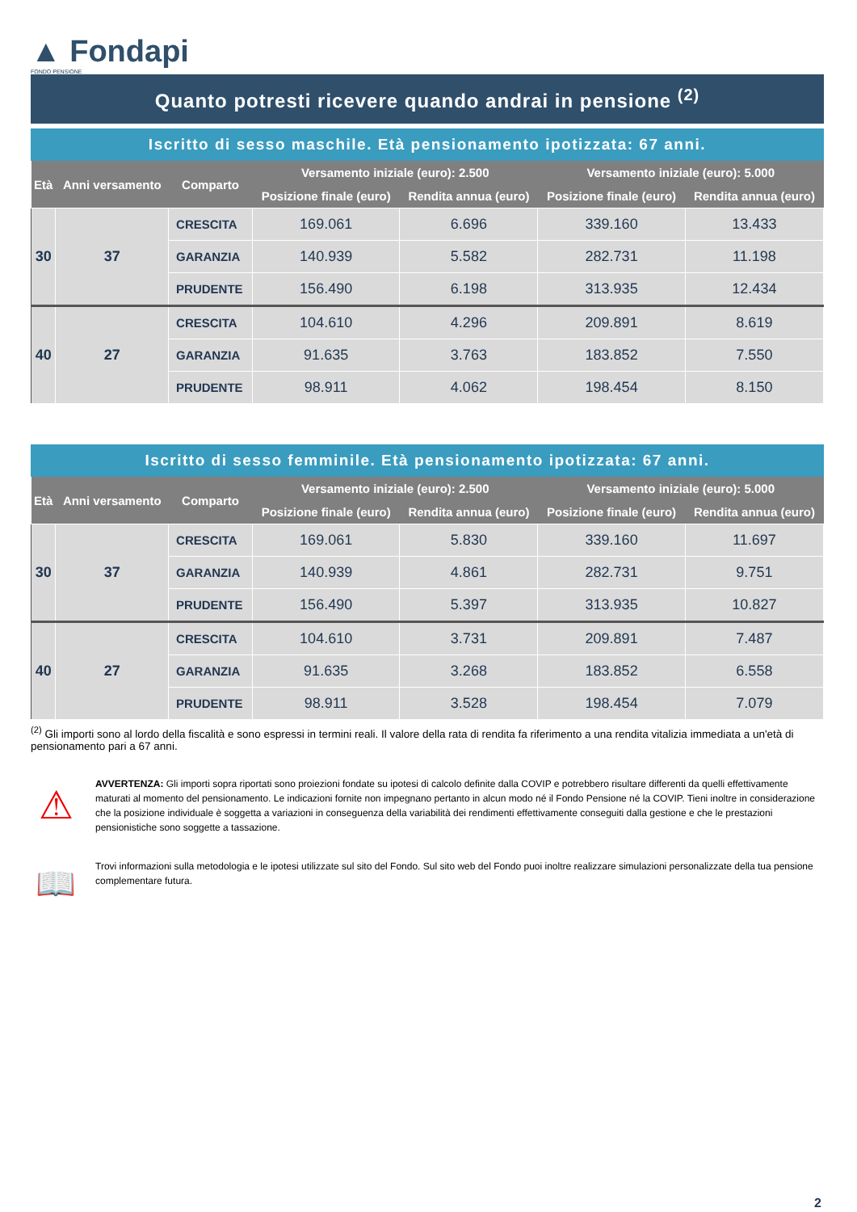▲ Fondapi
FONDO PENSIONE
Quanto potresti ricevere quando andrai in pensione <sup>(2)</sup>
Iscritto di sesso maschile. Età pensionamento ipotizzata: 67 anni.
| Età | Anni versamento | Comparto | Versamento iniziale (euro): 2.500 | | Versamento iniziale (euro): 5.000 | |
| --- | --- | --- | --- | --- | --- | --- |
| | | | Posizione finale (euro) | Rendita annua (euro) | Posizione finale (euro) | Rendita annua (euro) |
| 30 | 37 | CRESCITA | 169.061 | 6.696 | 339.160 | 13.433 |
| | | GARANZIA | 140.939 | 5.582 | 282.731 | 11.198 |
| | | PRUDENTE | 156.490 | 6.198 | 313.935 | 12.434 |
| 40 | 27 | CRESCITA | 104.610 | 4.296 | 209.891 | 8.619 |
| | | GARANZIA | 91.635 | 3.763 | 183.852 | 7.550 |
| | | PRUDENTE | 98.911 | 4.062 | 198.454 | 8.150 |
Iscritto di sesso femminile. Età pensionamento ipotizzata: 67 anni.
| Età | Anni versamento | Comparto | Versamento iniziale (euro): 2.500 | | Versamento iniziale (euro): 5.000 | |
| --- | --- | --- | --- | --- | --- | --- |
| | | | Posizione finale (euro) | Rendita annua (euro) | Posizione finale (euro) | Rendita annua (euro) |
| 30 | 37 | CRESCITA | 169.061 | 5.830 | 339.160 | 11.697 |
| | | GARANZIA | 140.939 | 4.861 | 282.731 | 9.751 |
| | | PRUDENTE | 156.490 | 5.397 | 313.935 | 10.827 |
| 40 | 27 | CRESCITA | 104.610 | 3.731 | 209.891 | 7.487 |
| | | GARANZIA | 91.635 | 3.268 | 183.852 | 6.558 |
| | | PRUDENTE | 98.911 | 3.528 | 198.454 | 7.079 |
<sup>(2)</sup> Gli importi sono al lordo della fiscalità e sono espressi in termini reali. Il valore della rata di rendita fa riferimento a una rendita vitalizia immediata a un'età di pensionamento pari a 67 anni.
⚠
AVVERTENZA: Gli importi sopra riportati sono proiezioni fondate su ipotesi di calcolo definite dalla COVIP e potrebbero risultare differenti da quelli effettivamente maturati al momento del pensionamento. Le indicazioni fornite non impegnano pertanto in alcun modo né il Fondo Pensione né la COVIP. Tieni inoltre in considerazione che la posizione individuale è soggetta a variazioni in conseguenza della variabilità dei rendimenti effettivamente conseguiti dalla gestione e che le prestazioni pensionistiche sono soggette a tassazione.
📖
Trovi informazioni sulla metodologia e le ipotesi utilizzate sul sito del Fondo. Sul sito web del Fondo puoi inoltre realizzare simulazioni personalizzate della tua pensione complementare futura.
2